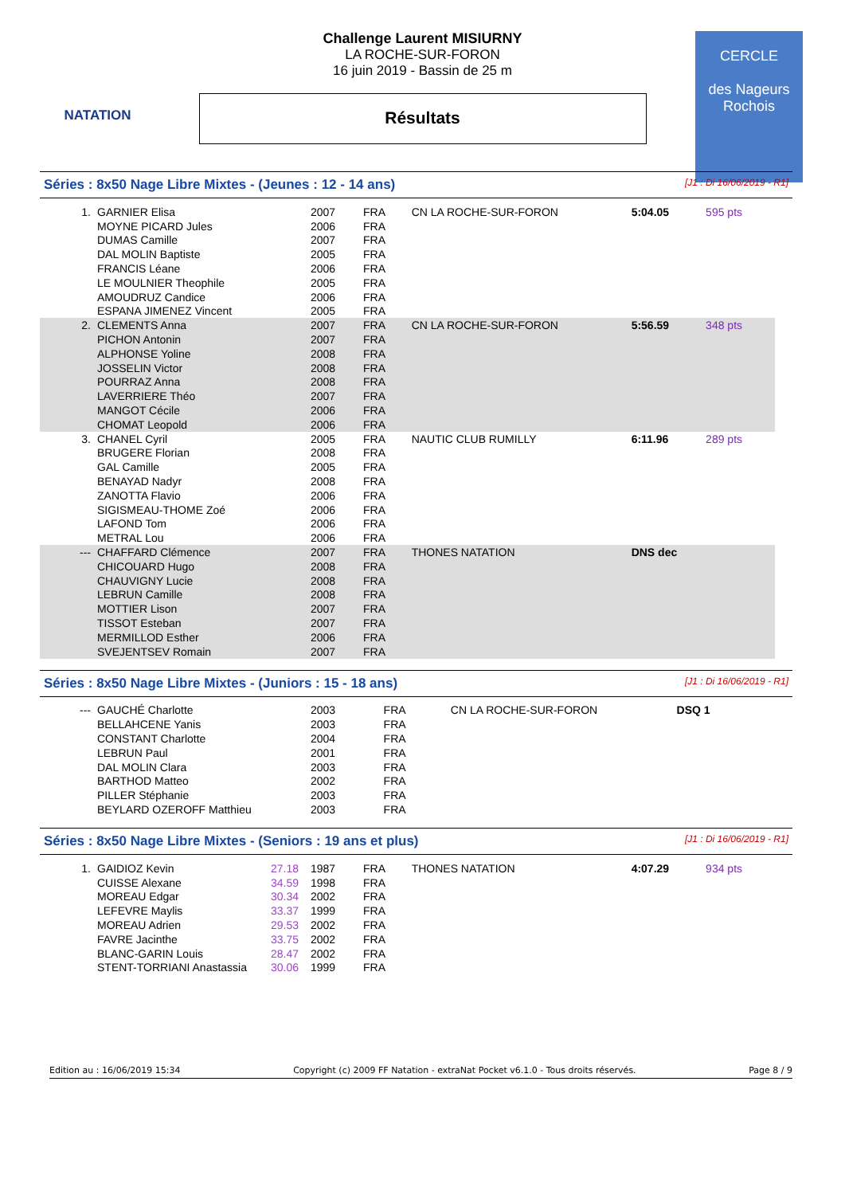NATATION
Challenge Laurent MISIURNY
LA ROCHE-SUR-FORON
16 juin 2019 - Bassin de 25 m
Résultats
CERCLE
des Nageurs
Rochois
Séries : 8x50 Nage Libre Mixtes - (Jeunes : 12 - 14 ans) [J1 : Di 16/06/2019 - R1]
| 1. | GARNIER Elisa | 2007 | FRA | CN LA ROCHE-SUR-FORON | | 5:04.05 | 595 pts |
| | MOYNE PICARD Jules | 2006 | FRA | | | | |
| | DUMAS Camille | 2007 | FRA | | | | |
| | DAL MOLIN Baptiste | 2005 | FRA | | | | |
| | FRANCIS Léane | 2006 | FRA | | | | |
| | LE MOULNIER Theophile | 2005 | FRA | | | | |
| | AMOUDRUZ Candice | 2006 | FRA | | | | |
| | ESPANA JIMENEZ Vincent | 2005 | FRA | | | | |
| 2. | CLEMENTS Anna | 2007 | FRA | CN LA ROCHE-SUR-FORON | | 5:56.59 | 348 pts |
| | PICHON Antonin | 2007 | FRA | | | | |
| | ALPHONSE Yoline | 2008 | FRA | | | | |
| | JOSSELIN Victor | 2008 | FRA | | | | |
| | POURRAZ Anna | 2008 | FRA | | | | |
| | LAVERRIERE Théo | 2007 | FRA | | | | |
| | MANGOT Cécile | 2006 | FRA | | | | |
| | CHOMAT Leopold | 2006 | FRA | | | | |
| 3. | CHANEL Cyril | 2005 | FRA | NAUTIC CLUB RUMILLY | | 6:11.96 | 289 pts |
| | BRUGERE Florian | 2008 | FRA | | | | |
| | GAL Camille | 2005 | FRA | | | | |
| | BENAYAD Nadyr | 2008 | FRA | | | | |
| | ZANOTTA Flavio | 2006 | FRA | | | | |
| | SIGISMEAU-THOME Zoé | 2006 | FRA | | | | |
| | LAFOND Tom | 2006 | FRA | | | | |
| | METRAL Lou | 2006 | FRA | | | | |
| --- | CHAFFARD Clémence | 2007 | FRA | THONES NATATION | | DNS dec | |
| | CHICOUARD Hugo | 2008 | FRA | | | | |
| | CHAUVIGNY Lucie | 2008 | FRA | | | | |
| | LEBRUN Camille | 2008 | FRA | | | | |
| | MOTTIER Lison | 2007 | FRA | | | | |
| | TISSOT Esteban | 2007 | FRA | | | | |
| | MERMILLOD Esther | 2006 | FRA | | | | |
| | SVEJENTSEV Romain | 2007 | FRA | | | | |
Séries : 8x50 Nage Libre Mixtes - (Juniors : 15 - 18 ans) [J1 : Di 16/06/2019 - R1]
| --- | GAUCHÉ Charlotte | 2003 | FRA | CN LA ROCHE-SUR-FORON | | DSQ 1 |
| | BELLAHCENE Yanis | 2003 | FRA | | | |
| | CONSTANT Charlotte | 2004 | FRA | | | |
| | LEBRUN Paul | 2001 | FRA | | | |
| | DAL MOLIN Clara | 2003 | FRA | | | |
| | BARTHOD Matteo | 2002 | FRA | | | |
| | PILLER Stéphanie | 2003 | FRA | | | |
| | BEYLARD OZEROFF Matthieu | 2003 | FRA | | | |
Séries : 8x50 Nage Libre Mixtes - (Seniors : 19 ans et plus) [J1 : Di 16/06/2019 - R1]
| 1. | GAIDIOZ Kevin | 27.18 | 1987 | FRA | THONES NATATION | | 4:07.29 | 934 pts |
| | CUISSE Alexane | 34.59 | 1998 | FRA | | | | |
| | MOREAU Edgar | 30.34 | 2002 | FRA | | | | |
| | LEFEVRE Maylis | 33.37 | 1999 | FRA | | | | |
| | MOREAU Adrien | 29.53 | 2002 | FRA | | | | |
| | FAVRE Jacinthe | 33.75 | 2002 | FRA | | | | |
| | BLANC-GARIN Louis | 28.47 | 2002 | FRA | | | | |
| | STENT-TORRIANI Anastassia | 30.06 | 1999 | FRA | | | | |
Edition au : 16/06/2019 15:34 Copyright (c) 2009 FF Natation - extraNat Pocket v6.1.0 - Tous droits réservés. Page 8 / 9